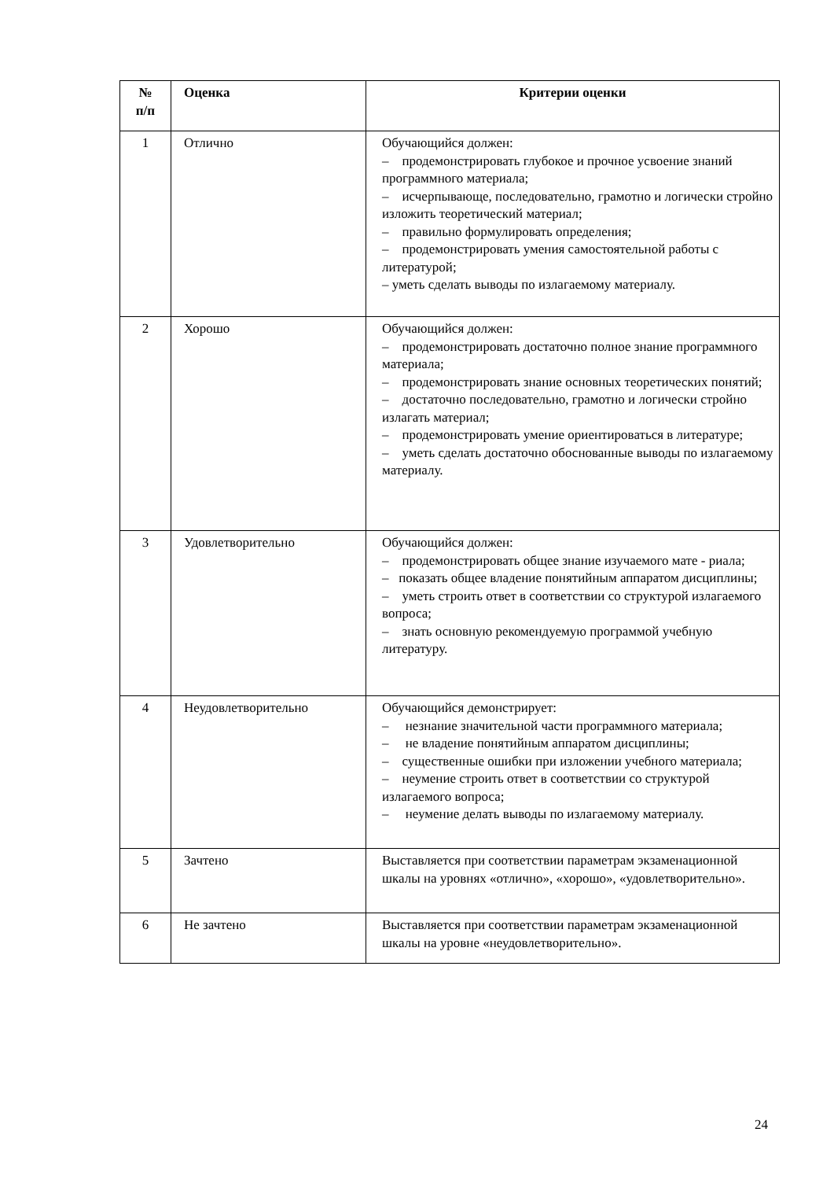| № п/п | Оценка | Критерии оценки |
| --- | --- | --- |
| 1 | Отлично | Обучающийся должен: – продемонстрировать глубокое и прочное усвоение знаний программного материала; – исчерпывающе, последовательно, грамотно и логически стройно изложить теоретический материал; – правильно формулировать определения; – продемонстрировать умения самостоятельной работы с литературой; – уметь сделать выводы по излагаемому материалу. |
| 2 | Хорошо | Обучающийся должен: – продемонстрировать достаточно полное знание программного материала; – продемонстрировать знание основных теоретических понятий; – достаточно последовательно, грамотно и логически стройно излагать материал; – продемонстрировать умение ориентироваться в литературе; – уметь сделать достаточно обоснованные выводы по излагаемому материалу. |
| 3 | Удовлетворительно | Обучающийся должен: – продемонстрировать общее знание изучаемого мате - риала; – показать общее владение понятийным аппаратом дисциплины; – уметь строить ответ в соответствии со структурой излагаемого вопроса; – знать основную рекомендуемую программой учебную литературу. |
| 4 | Неудовлетворительно | Обучающийся демонстрирует: – незнание значительной части программного материала; – не владение понятийным аппаратом дисциплины; – существенные ошибки при изложении учебного материала; – неумение строить ответ в соответствии со структурой излагаемого вопроса; – неумение делать выводы по излагаемому материалу. |
| 5 | Зачтено | Выставляется при соответствии параметрам экзаменационной шкалы на уровнях «отлично», «хорошо», «удовлетворительно». |
| 6 | Не зачтено | Выставляется при соответствии параметрам экзаменационной шкалы на уровне «неудовлетворительно». |
24